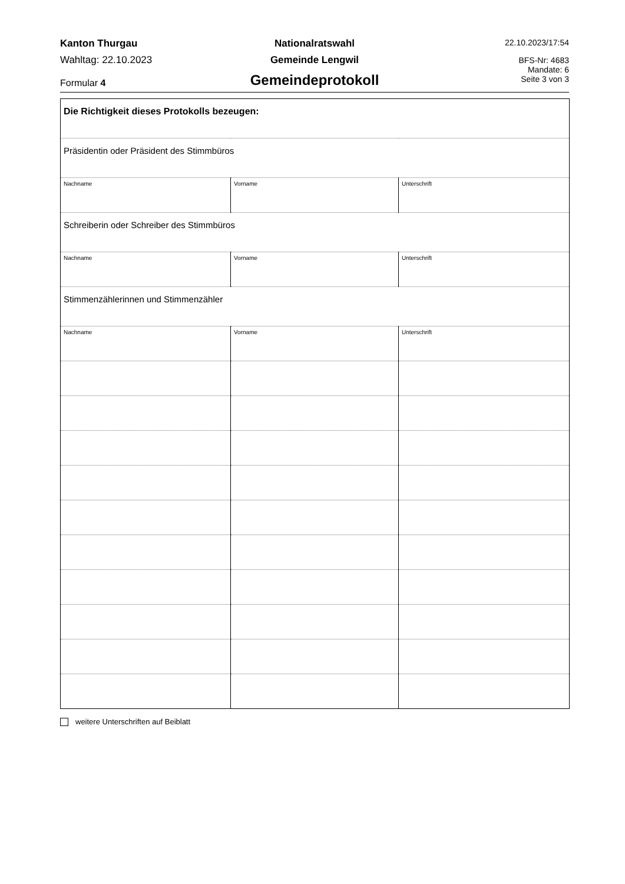Kanton Thurgau
Wahltag: 22.10.2023
Formular 4
Nationalratswahl
Gemeinde Lengwil
Gemeindeprotokoll
22.10.2023/17:54
BFS-Nr: 4683
Mandate: 6
Seite 3 von 3
| Die Richtigkeit dieses Protokolls bezeugen: | | |
| Präsidentin oder Präsident des Stimmbüros | | |
| Nachname | Vorname | Unterschrift |
| Schreiberin oder Schreiber des Stimmbüros | | |
| Nachname | Vorname | Unterschrift |
| Stimmenzählerinnen und Stimmenzähler | | |
| Nachname | Vorname | Unterschrift |
weitere Unterschriften auf Beiblatt